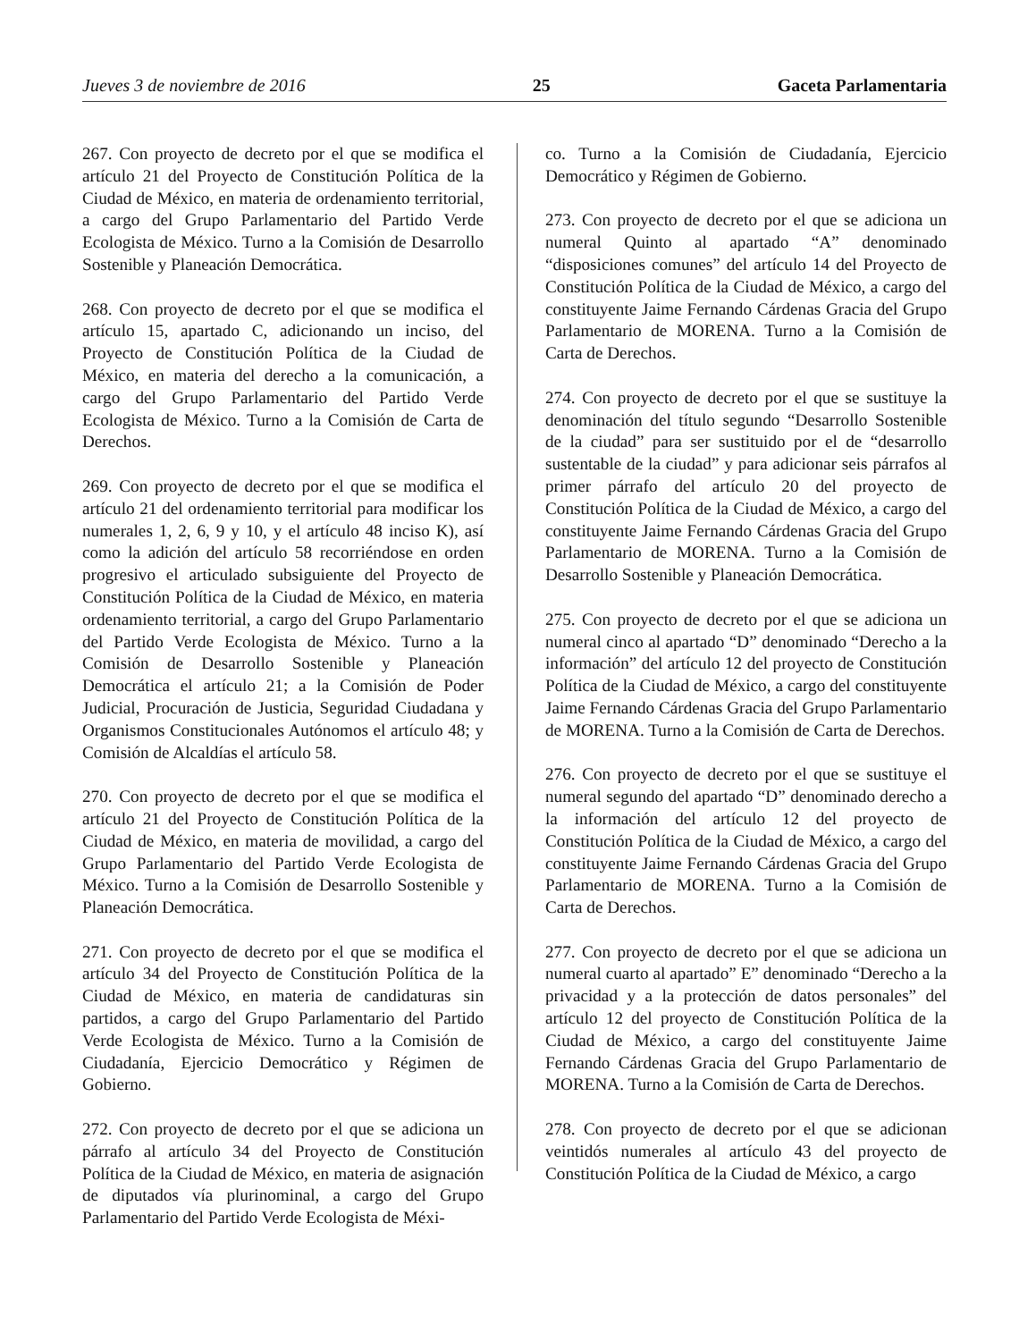Jueves 3 de noviembre de 2016 25 Gaceta Parlamentaria
267. Con proyecto de decreto por el que se modifica el artículo 21 del Proyecto de Constitución Política de la Ciudad de México, en materia de ordenamiento territorial, a cargo del Grupo Parlamentario del Partido Verde Ecologista de México. Turno a la Comisión de Desarrollo Sostenible y Planeación Democrática.
268. Con proyecto de decreto por el que se modifica el artículo 15, apartado C, adicionando un inciso, del Proyecto de Constitución Política de la Ciudad de México, en materia del derecho a la comunicación, a cargo del Grupo Parlamentario del Partido Verde Ecologista de México. Turno a la Comisión de Carta de Derechos.
269. Con proyecto de decreto por el que se modifica el artículo 21 del ordenamiento territorial para modificar los numerales 1, 2, 6, 9 y 10, y el artículo 48 inciso K), así como la adición del artículo 58 recorriéndose en orden progresivo el articulado subsiguiente del Proyecto de Constitución Política de la Ciudad de México, en materia ordenamiento territorial, a cargo del Grupo Parlamentario del Partido Verde Ecologista de México. Turno a la Comisión de Desarrollo Sostenible y Planeación Democrática el artículo 21; a la Comisión de Poder Judicial, Procuración de Justicia, Seguridad Ciudadana y Organismos Constitucionales Autónomos el artículo 48; y Comisión de Alcaldías el artículo 58.
270. Con proyecto de decreto por el que se modifica el artículo 21 del Proyecto de Constitución Política de la Ciudad de México, en materia de movilidad, a cargo del Grupo Parlamentario del Partido Verde Ecologista de México. Turno a la Comisión de Desarrollo Sostenible y Planeación Democrática.
271. Con proyecto de decreto por el que se modifica el artículo 34 del Proyecto de Constitución Política de la Ciudad de México, en materia de candidaturas sin partidos, a cargo del Grupo Parlamentario del Partido Verde Ecologista de México. Turno a la Comisión de Ciudadanía, Ejercicio Democrático y Régimen de Gobierno.
272. Con proyecto de decreto por el que se adiciona un párrafo al artículo 34 del Proyecto de Constitución Política de la Ciudad de México, en materia de asignación de diputados vía plurinominal, a cargo del Grupo Parlamentario del Partido Verde Ecologista de Méxi-
co. Turno a la Comisión de Ciudadanía, Ejercicio Democrático y Régimen de Gobierno.
273. Con proyecto de decreto por el que se adiciona un numeral Quinto al apartado “A” denominado “disposiciones comunes” del artículo 14 del Proyecto de Constitución Política de la Ciudad de México, a cargo del constituyente Jaime Fernando Cárdenas Gracia del Grupo Parlamentario de MORENA. Turno a la Comisión de Carta de Derechos.
274. Con proyecto de decreto por el que se sustituye la denominación del título segundo “Desarrollo Sostenible de la ciudad” para ser sustituido por el de “desarrollo sustentable de la ciudad” y para adicionar seis párrafos al primer párrafo del artículo 20 del proyecto de Constitución Política de la Ciudad de México, a cargo del constituyente Jaime Fernando Cárdenas Gracia del Grupo Parlamentario de MORENA. Turno a la Comisión de Desarrollo Sostenible y Planeación Democrática.
275. Con proyecto de decreto por el que se adiciona un numeral cinco al apartado “D” denominado “Derecho a la información” del artículo 12 del proyecto de Constitución Política de la Ciudad de México, a cargo del constituyente Jaime Fernando Cárdenas Gracia del Grupo Parlamentario de MORENA. Turno a la Comisión de Carta de Derechos.
276. Con proyecto de decreto por el que se sustituye el numeral segundo del apartado “D” denominado derecho a la información del artículo 12 del proyecto de Constitución Política de la Ciudad de México, a cargo del constituyente Jaime Fernando Cárdenas Gracia del Grupo Parlamentario de MORENA. Turno a la Comisión de Carta de Derechos.
277. Con proyecto de decreto por el que se adiciona un numeral cuarto al apartado” E” denominado “Derecho a la privacidad y a la protección de datos personales” del artículo 12 del proyecto de Constitución Política de la Ciudad de México, a cargo del constituyente Jaime Fernando Cárdenas Gracia del Grupo Parlamentario de MORENA. Turno a la Comisión de Carta de Derechos.
278. Con proyecto de decreto por el que se adicionan veintidós numerales al artículo 43 del proyecto de Constitución Política de la Ciudad de México, a cargo